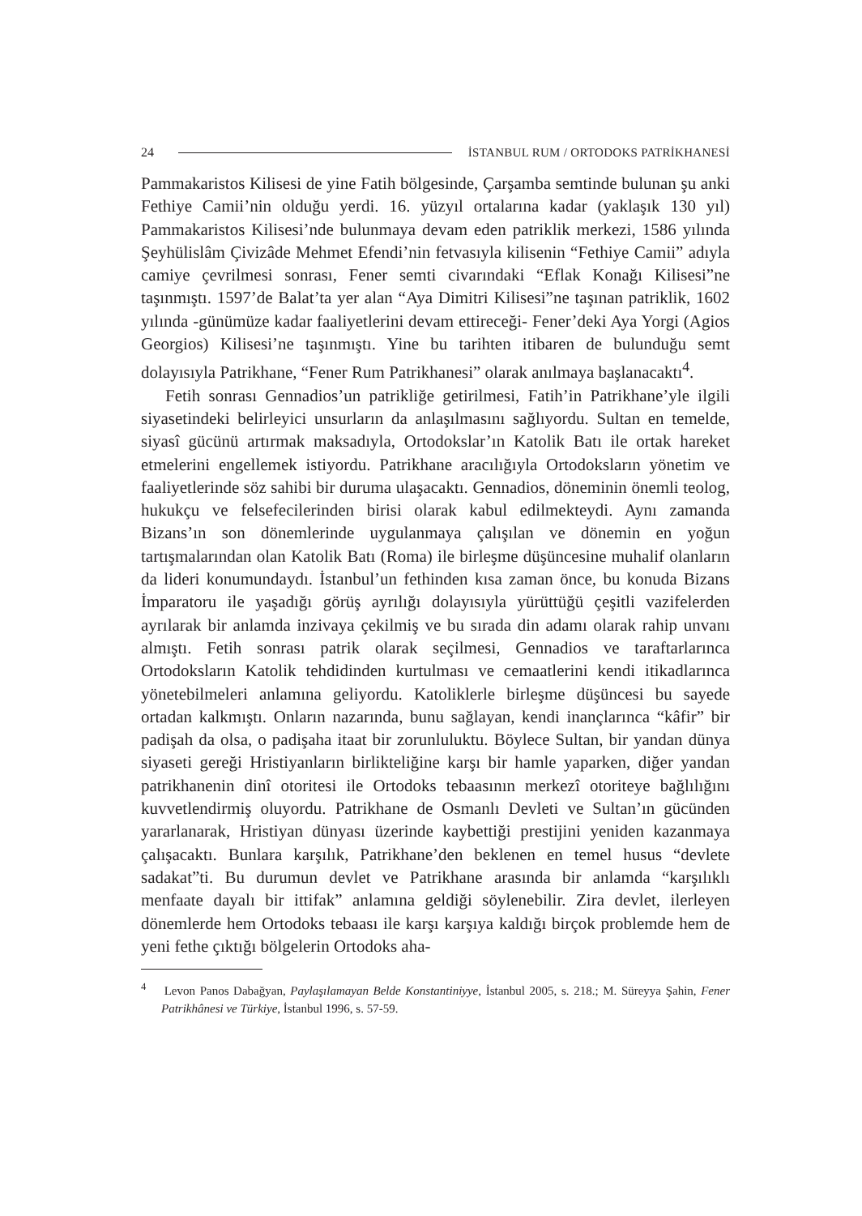24 İSTANBUL RUM / ORTODOKS PATRİKHANESİ
Pammakaristos Kilisesi de yine Fatih bölgesinde, Çarşamba semtinde bulunan şu anki Fethiye Camii’nin olduğu yerdi. 16. yüzyıl ortalarına kadar (yaklaşık 130 yıl) Pammakaristos Kilisesi’nde bulunmaya devam eden patriklik merkezi, 1586 yılında Şeyhülislâm Çivizâde Mehmet Efendi’nin fetvasıyla kilisenin “Fethiye Camii” adıyla camiye çevrilmesi sonrası, Fener semti civarındaki “Eflak Konağı Kilisesi”ne taşınmıştı. 1597’de Balat’ta yer alan “Aya Dimitri Kilisesi”ne taşınan patriklik, 1602 yılında -günümüze kadar faaliyetlerini devam ettireceği- Fener’deki Aya Yorgi (Agios Georgios) Kilisesi’ne taşınmıştı. Yine bu tarihten itibaren de bulunduğu semt dolayısıyla Patrikhane, “Fener Rum Patrikhanesi” olarak anılmaya başlanacaktı<sup>4</sup>.
Fetih sonrası Gennadios’un patrikliğe getirilmesi, Fatih’in Patrikhane’yle ilgili siyasetindeki belirleyici unsurların da anlaşılmasını sağlıyordu. Sultan en temelde, siyasî gücünü artırmak maksadıyla, Ortodokslar’ın Katolik Batı ile ortak hareket etmelerini engellemek istiyordu. Patrikhane aracılığıyla Ortodoksların yönetim ve faaliyetlerinde söz sahibi bir duruma ulaşacaktı. Gennadios, döneminin önemli teolog, hukukçu ve felsefecilerinden birisi olarak kabul edilmekteydi. Aynı zamanda Bizans’ın son dönemlerinde uygulanmaya çalışılan ve dönemin en yoğun tartışmalarından olan Katolik Batı (Roma) ile birleşme düşüncesine muhalif olanların da lideri konumundaydı. İstanbul’un fethinden kısa zaman önce, bu konuda Bizans İmparatoru ile yaşadığı görüş ayrılığı dolayısıyla yürüttüğü çeşitli vazifelerden ayrılarak bir anlamda inzivaya çekilmiş ve bu sırada din adamı olarak rahip unvanı almıştı. Fetih sonrası patrik olarak seçilmesi, Gennadios ve taraftarlarınca Ortodoksların Katolik tehdidinden kurtulması ve cemaatlerini kendi itikadlarınca yönetebilmeleri anlamına geliyordu. Katoliklerle birleşme düşüncesi bu sayede ortadan kalkmıştı. Onların nazarında, bunu sağlayan, kendi inançlarınca “kâfir” bir padişah da olsa, o padişaha itaat bir zorunluluktu. Böylece Sultan, bir yandan dünya siyaseti gereği Hristiyanların birlikteliğine karşı bir hamle yaparken, diğer yandan patrikhanenin dinî otoritesi ile Ortodoks tebaasının merkezî otoriteye bağlılığını kuvvetlendirmiş oluyordu. Patrikhane de Osmanlı Devleti ve Sultan’ın gücünden yararlanarak, Hristiyan dünyası üzerinde kaybettiği prestijini yeniden kazanmaya çalışacaktı. Bunlara karşılık, Patrikhane’den beklenen en temel husus “devlete sadakat”ti. Bu durumun devlet ve Patrikhane arasında bir anlamda “karşılıklı menfaate dayalı bir ittifak” anlamına geldiği söylenebilir. Zira devlet, ilerleyen dönemlerde hem Ortodoks tebaası ile karşı karşıya kaldığı birçok problemde hem de yeni fethe çıktığı bölgelerin Ortodoks aha-
<sup>4</sup> Levon Panos Dabağyan, Paylaşılamayan Belde Konstantiniyye, İstanbul 2005, s. 218.; M. Süreyya Şahin, Fener Patrikhânesi ve Türkiye, İstanbul 1996, s. 57-59.